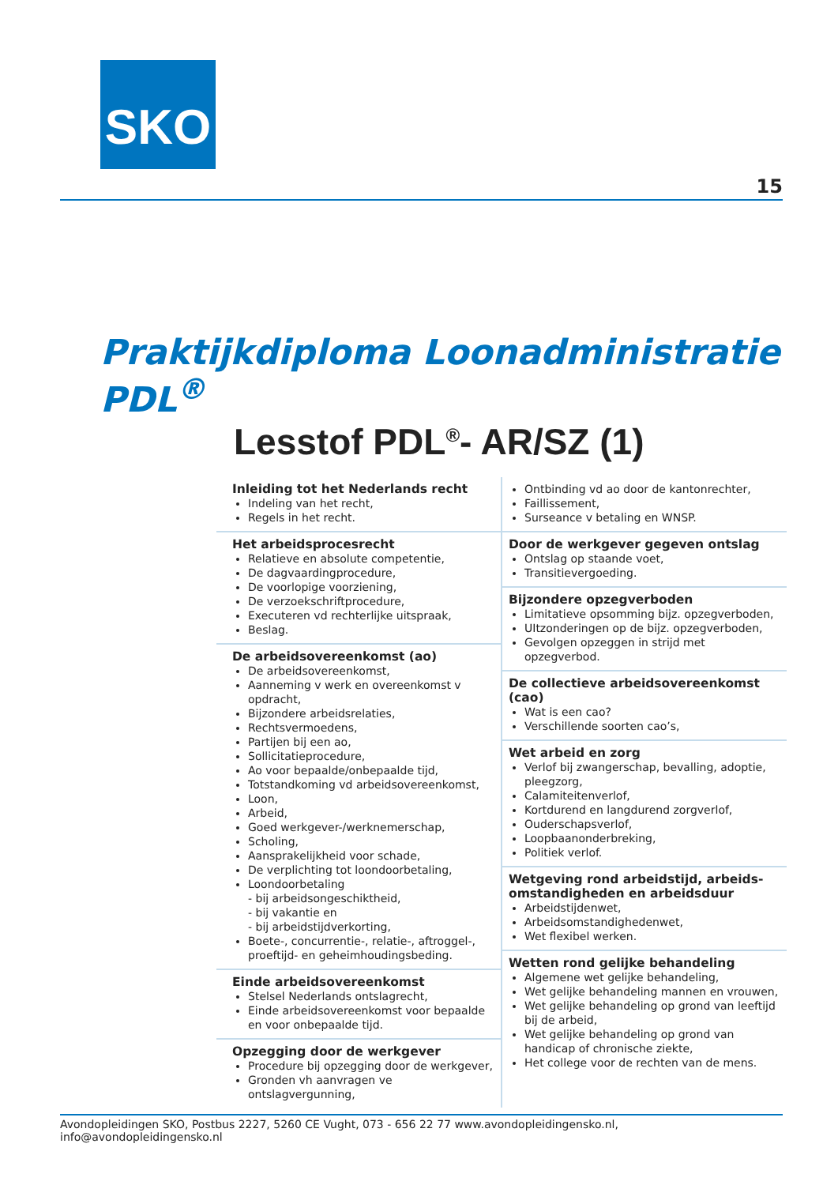SKO
15
Praktijkdiploma Loonadministratie PDL<sup>®</sup>
Lesstof PDL<sup>®</sup>- AR/SZ (1)
Inleiding tot het Nederlands recht
Indeling van het recht,
Regels in het recht.
Het arbeidsprocesrecht
Relatieve en absolute competentie,
De dagvaardingprocedure,
De voorlopige voorziening,
De verzoekschriftprocedure,
Executeren vd rechterlijke uitspraak,
Beslag.
De arbeidsovereenkomst (ao)
De arbeidsovereenkomst,
Aanneming v werk en overeenkomst v opdracht,
Bijzondere arbeidsrelaties,
Rechtsvermoedens,
Partijen bij een ao,
Sollicitatieprocedure,
Ao voor bepaalde/onbepaalde tijd,
Totstandkoming vd arbeidsovereenkomst,
Loon,
Arbeid,
Goed werkgever-/werknemerschap,
Scholing,
Aansprakelijkheid voor schade,
De verplichting tot loondoorbetaling,
Loondoorbetaling
- bij arbeidsongeschiktheid,
- bij vakantie en
- bij arbeidstijdverkorting,
Boete-, concurrentie-, relatie-, aftroggel-, proeftijd- en geheimhoudingsbeding.
Einde arbeidsovereenkomst
Stelsel Nederlands ontslagrecht,
Einde arbeidsovereenkomst voor bepaalde en voor onbepaalde tijd.
Opzegging door de werkgever
Procedure bij opzegging door de werkgever,
Gronden vh aanvragen ve ontslagvergunning,
Ontbinding vd ao door de kantonrechter,
Faillissement,
Surseance v betaling en WNSP.
Door de werkgever gegeven ontslag
Ontslag op staande voet,
Transitievergoeding.
Bijzondere opzegverboden
Limitatieve opsomming bijz. opzegverboden,
UItzonderingen op de bijz. opzegverboden,
Gevolgen opzeggen in strijd met opzegverbod.
De collectieve arbeidsovereenkomst (cao)
Wat is een cao?
Verschillende soorten cao’s,
Wet arbeid en zorg
Verlof bij zwangerschap, bevalling, adoptie, pleegzorg,
Calamiteitenverlof,
Kortdurend en langdurend zorgverlof,
Ouderschapsverlof,
Loopbaanonderbreking,
Politiek verlof.
Wetgeving rond arbeidstijd, arbeids-omstandigheden en arbeidsduur
Arbeidstijdenwet,
Arbeidsomstandighedenwet,
Wet flexibel werken.
Wetten rond gelijke behandeling
Algemene wet gelijke behandeling,
Wet gelijke behandeling mannen en vrouwen,
Wet gelijke behandeling op grond van leeftijd bij de arbeid,
Wet gelijke behandeling op grond van handicap of chronische ziekte,
Het college voor de rechten van de mens.
Avondopleidingen SKO, Postbus 2227, 5260 CE Vught, 073 - 656 22 77 www.avondopleidingensko.nl, info@avondopleidingensko.nl